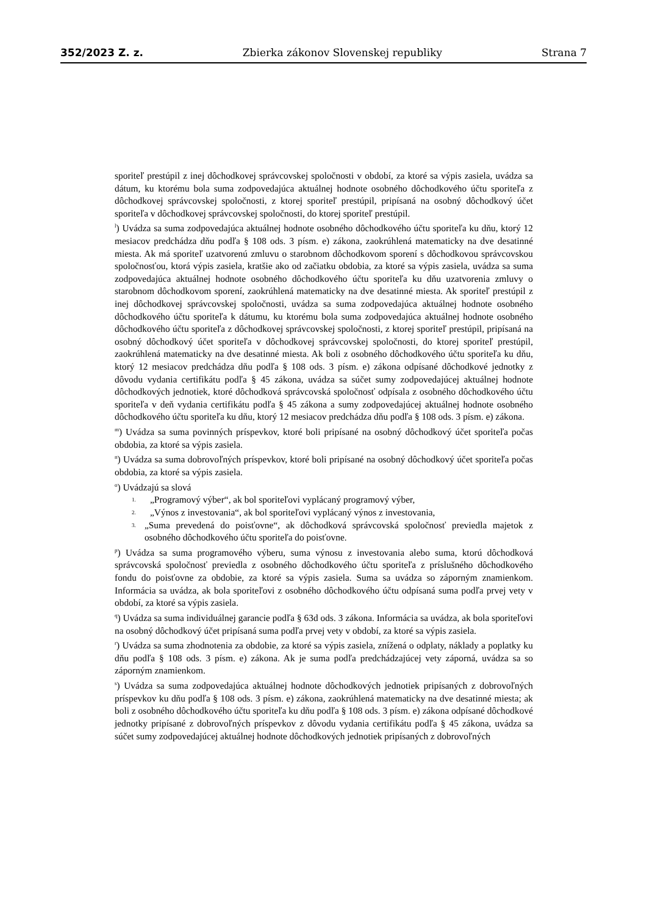352/2023 Z. z. Zbierka zákonov Slovenskej republiky Strana 7
sporiteľ prestúpil z inej dôchodkovej správcovskej spoločnosti v období, za ktoré sa výpis zasiela, uvádza sa dátum, ku ktorému bola suma zodpovedajúca aktuálnej hodnote osobného dôchodkového účtu sporiteľa z dôchodkovej správcovskej spoločnosti, z ktorej sporiteľ prestúpil, pripísaná na osobný dôchodkový účet sporiteľa v dôchodkovej správcovskej spoločnosti, do ktorej sporiteľ prestúpil.
<sup>l</sup>) Uvádza sa suma zodpovedajúca aktuálnej hodnote osobného dôchodkového účtu sporiteľa ku dňu, ktorý 12 mesiacov predchádza dňu podľa § 108 ods. 3 písm. e) zákona, zaokrúhlená matematicky na dve desatinné miesta. Ak má sporiteľ uzatvorenú zmluvu o starobnom dôchodkovom sporení s dôchodkovou správcovskou spoločnosťou, ktorá výpis zasiela, kratšie ako od začiatku obdobia, za ktoré sa výpis zasiela, uvádza sa suma zodpovedajúca aktuálnej hodnote osobného dôchodkového účtu sporiteľa ku dňu uzatvorenia zmluvy o starobnom dôchodkovom sporení, zaokrúhlená matematicky na dve desatinné miesta. Ak sporiteľ prestúpil z inej dôchodkovej správcovskej spoločnosti, uvádza sa suma zodpovedajúca aktuálnej hodnote osobného dôchodkového účtu sporiteľa k dátumu, ku ktorému bola suma zodpovedajúca aktuálnej hodnote osobného dôchodkového účtu sporiteľa z dôchodkovej správcovskej spoločnosti, z ktorej sporiteľ prestúpil, pripísaná na osobný dôchodkový účet sporiteľa v dôchodkovej správcovskej spoločnosti, do ktorej sporiteľ prestúpil, zaokrúhlená matematicky na dve desatinné miesta. Ak boli z osobného dôchodkového účtu sporiteľa ku dňu, ktorý 12 mesiacov predchádza dňu podľa § 108 ods. 3 písm. e) zákona odpísané dôchodkové jednotky z dôvodu vydania certifikátu podľa § 45 zákona, uvádza sa súčet sumy zodpovedajúcej aktuálnej hodnote dôchodkových jednotiek, ktoré dôchodková správcovská spoločnosť odpísala z osobného dôchodkového účtu sporiteľa v deň vydania certifikátu podľa § 45 zákona a sumy zodpovedajúcej aktuálnej hodnote osobného dôchodkového účtu sporiteľa ku dňu, ktorý 12 mesiacov predchádza dňu podľa § 108 ods. 3 písm. e) zákona.
<sup>m</sup>) Uvádza sa suma povinných príspevkov, ktoré boli pripísané na osobný dôchodkový účet sporiteľa počas obdobia, za ktoré sa výpis zasiela.
<sup>n</sup>) Uvádza sa suma dobrovoľných príspevkov, ktoré boli pripísané na osobný dôchodkový účet sporiteľa počas obdobia, za ktoré sa výpis zasiela.
<sup>o</sup>) Uvádzajú sa slová
1. „Programový výber“, ak bol sporiteľovi vyplácaný programový výber,
2. „Výnos z investovania“, ak bol sporiteľovi vyplácaný výnos z investovania,
3. „Suma prevedená do poisťovne“, ak dôchodková správcovská spoločnosť previedla majetok z osobného dôchodkového účtu sporiteľa do poisťovne.
<sup>p</sup>) Uvádza sa suma programového výberu, suma výnosu z investovania alebo suma, ktorú dôchodková správcovská spoločnosť previedla z osobného dôchodkového účtu sporiteľa z príslušného dôchodkového fondu do poisťovne za obdobie, za ktoré sa výpis zasiela. Suma sa uvádza so záporným znamienkom. Informácia sa uvádza, ak bola sporiteľovi z osobného dôchodkového účtu odpísaná suma podľa prvej vety v období, za ktoré sa výpis zasiela.
<sup>q</sup>) Uvádza sa suma individuálnej garancie podľa § 63d ods. 3 zákona. Informácia sa uvádza, ak bola sporiteľovi na osobný dôchodkový účet pripísaná suma podľa prvej vety v období, za ktoré sa výpis zasiela.
<sup>r</sup>) Uvádza sa suma zhodnotenia za obdobie, za ktoré sa výpis zasiela, znížená o odplaty, náklady a poplatky ku dňu podľa § 108 ods. 3 písm. e) zákona. Ak je suma podľa predchádzajúcej vety záporná, uvádza sa so záporným znamienkom.
<sup>s</sup>) Uvádza sa suma zodpovedajúca aktuálnej hodnote dôchodkových jednotiek pripísaných z dobrovoľných príspevkov ku dňu podľa § 108 ods. 3 písm. e) zákona, zaokrúhlená matematicky na dve desatinné miesta; ak boli z osobného dôchodkového účtu sporiteľa ku dňu podľa § 108 ods. 3 písm. e) zákona odpísané dôchodkové jednotky pripísané z dobrovoľných príspevkov z dôvodu vydania certifikátu podľa § 45 zákona, uvádza sa súčet sumy zodpovedajúcej aktuálnej hodnote dôchodkových jednotiek pripísaných z dobrovoľných